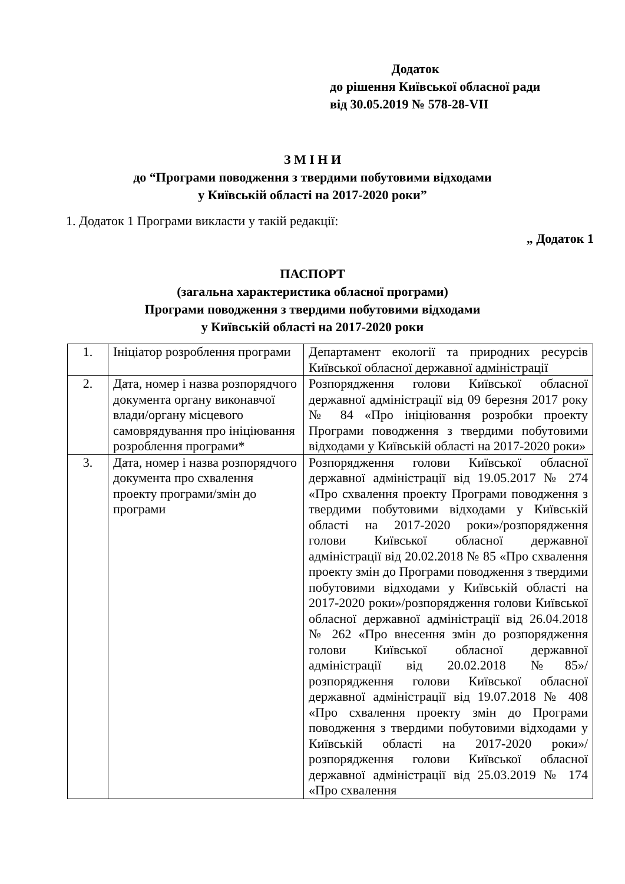Додаток
до рішення Київської обласної ради
від 30.05.2019 № 578-28-VII
З М І Н И
до “Програми поводження з твердими побутовими відходами
у Київській області на 2017-2020 роки”
1. Додаток 1 Програми викласти у такій редакції:
„ Додаток 1
ПАСПОРТ
(загальна характеристика обласної програми)
Програми поводження з твердими побутовими відходами
у Київській області на 2017-2020 роки
| 1. | Ініціатор розроблення програми | Департамент екології та природних ресурсів Київської обласної державної адміністрації |
| 2. | Дата, номер і назва розпорядчого документа органу виконавчої влади/органу місцевого самоврядування про ініціювання розроблення програми* | Розпорядження голови Київської обласної державної адміністрації від 09 березня 2017 року № 84 «Про ініціювання розробки проекту Програми поводження з твердими побутовими відходами у Київській області на 2017-2020 роки» |
| 3. | Дата, номер і назва розпорядчого документа про схвалення проекту програми/змін до програми | Розпорядження голови Київської обласної державної адміністрації від 19.05.2017 № 274 «Про схвалення проекту Програми поводження з твердими побутовими відходами у Київській області на 2017-2020 роки»/розпорядження голови Київської обласної державної адміністрації від 20.02.2018 № 85 «Про схвалення проекту змін до Програми поводження з твердими побутовими відходами у Київській області на 2017-2020 роки»/розпорядження голови Київської обласної державної адміністрації від 26.04.2018 № 262 «Про внесення змін до розпорядження голови Київської обласної державної адміністрації від 20.02.2018 №85»/ розпорядження голови Київської обласної державної адміністрації від 19.07.2018 № 408 «Про схвалення проекту змін до Програми поводження з твердими побутовими відходами у Київській області на 2017-2020 роки»/ розпорядження голови Київської обласної державної адміністрації від 25.03.2019 № 174 «Про схвалення |